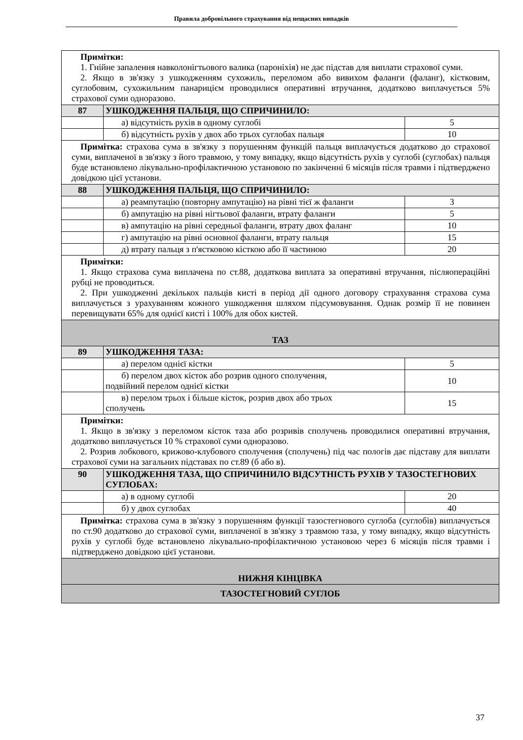Правила добровільного страхування від нещасних випадків
| Примітки: 1. Гнійне запалення навколонігтьового валика (пароніхія) не дає підстав для виплати страхової суми. 2. Якщо в зв'язку з ушкодженням сухожиль, переломом або вивихом фаланги (фаланг), кістковим, суглобовим, сухожильним панарицієм проводилися оперативні втручання, додатково виплачується 5% страхової суми одноразово. | | |
| 87 | УШКОДЖЕННЯ ПАЛЬЦЯ, ЩО СПРИЧИНИЛО: | |
| | а) відсутність рухів в одному суглобі | 5 |
| | б) відсутність рухів у двох або трьох суглобах пальця | 10 |
| Примітка: страхова сума в зв'язку з порушенням функцій пальця виплачується додатково до страхової суми, виплаченої в зв'язку з його травмою, у тому випадку, якщо відсутність рухів у суглобі (суглобах) пальця буде встановлено лікувально-профілактичною установою по закінченні 6 місяців після травми і підтверджено довідкою цієї установи. | | |
| 88 | УШКОДЖЕННЯ ПАЛЬЦЯ, ЩО СПРИЧИНИЛО: | |
| | а) реампутацію (повторну ампутацію) на рівні тієї ж фаланги | 3 |
| | б) ампутацію на рівні нігтьової фаланги, втрату фаланги | 5 |
| | в) ампутацію на рівні середньої фаланги, втрату двох фаланг | 10 |
| | г) ампутацію на рівні основної фаланги, втрату пальця | 15 |
| | д) втрату пальця з п'ястковою кісткою або її частиною | 20 |
| Примітки: 1. Якщо страхова сума виплачена по ст.88, додаткова виплата за оперативні втручання, післяопераційні рубці не проводиться. 2. При ушкодженні декількох пальців кисті в період дії одного договору страхування страхова сума виплачується з урахуванням кожного ушкодження шляхом підсумовування. Однак розмір її не повинен перевищувати 65% для однієї кисті і 100% для обох кистей. | | |
| ТАЗ | | |
| 89 | УШКОДЖЕННЯ ТАЗА: | |
| | а) перелом однієї кістки | 5 |
| | б) перелом двох кісток або розрив одного сполучення, подвійний перелом однієї кістки | 10 |
| | в) перелом трьох і більше кісток, розрив двох або трьох сполучень | 15 |
| Примітки: 1. Якщо в зв'язку з переломом кісток таза або розривів сполучень проводилися оперативні втручання, додатково виплачується 10 % страхової суми одноразово. 2. Розрив лобкового, крижово-клубового сполучення (сполучень) під час пологів дає підставу для виплати страхової суми на загальних підставах по ст.89 (б або в). | | |
| 90 | УШКОДЖЕННЯ ТАЗА, ЩО СПРИЧИНИЛО ВІДСУТНІСТЬ РУХІВ У ТАЗОСТЕГНОВИХ СУГЛОБАХ: | |
| | а) в одному суглобі | 20 |
| | б) у двох суглобах | 40 |
| Примітка: страхова сума в зв'язку з порушенням функції тазостегнового суглоба (суглобів) виплачується по ст.90 додатково до страхової суми, виплаченої в зв'язку з травмою таза, у тому випадку, якщо відсутність рухів у суглобі буде встановлено лікувально-профілактичною установою через 6 місяців після травми і підтверджено довідкою цієї установи. | | |
| НИЖНЯ КІНЦІВКА | | |
| ТАЗОСТЕГНОВИЙ СУГЛОБ | | |
37